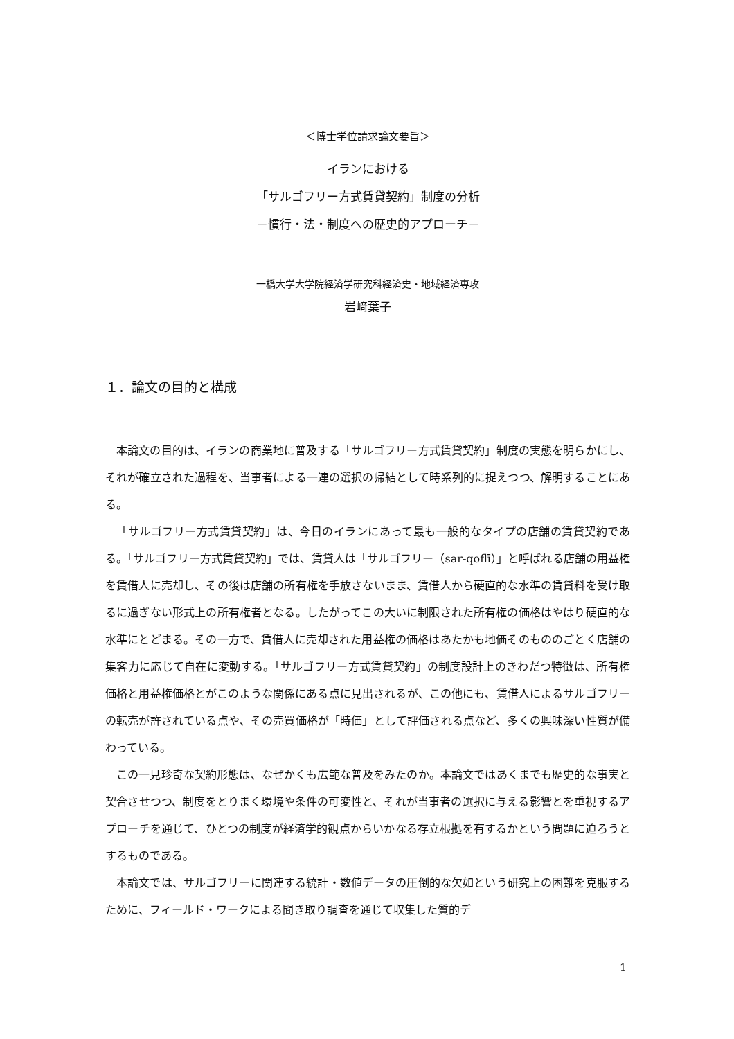＜博士学位請求論文要旨＞
イランにおける
「サルゴフリー方式賃貸契約」制度の分析
－慣行・法・制度への歴史的アプローチ－
一橋大学大学院経済学研究科経済史・地域経済専攻
岩﨑葉子
１．論文の目的と構成
本論文の目的は、イランの商業地に普及する「サルゴフリー方式賃貸契約」制度の実態を明らかにし、それが確立された過程を、当事者による一連の選択の帰結として時系列的に捉えつつ、解明することにある。
「サルゴフリー方式賃貸契約」は、今日のイランにあって最も一般的なタイプの店舗の賃貸契約である。「サルゴフリー方式賃貸契約」では、賃貸人は「サルゴフリー（sar-qoflī）」と呼ばれる店舗の用益権を賃借人に売却し、その後は店舗の所有権を手放さないまま、賃借人から硬直的な水準の賃貸料を受け取るに過ぎない形式上の所有権者となる。したがってこの大いに制限された所有権の価格はやはり硬直的な水準にとどまる。その一方で、賃借人に売却された用益権の価格はあたかも地価そのもののごとく店舗の集客力に応じて自在に変動する。「サルゴフリー方式賃貸契約」の制度設計上のきわだつ特徴は、所有権価格と用益権価格とがこのような関係にある点に見出されるが、この他にも、賃借人によるサルゴフリーの転売が許されている点や、その売買価格が「時価」として評価される点など、多くの興味深い性質が備わっている。
この一見珍奇な契約形態は、なぜかくも広範な普及をみたのか。本論文ではあくまでも歴史的な事実と契合させつつ、制度をとりまく環境や条件の可変性と、それが当事者の選択に与える影響とを重視するアプローチを通じて、ひとつの制度が経済学的観点からいかなる存立根拠を有するかという問題に迫ろうとするものである。
本論文では、サルゴフリーに関連する統計・数値データの圧倒的な欠如という研究上の困難を克服するために、フィールド・ワークによる聞き取り調査を通じて収集した質的デ
1